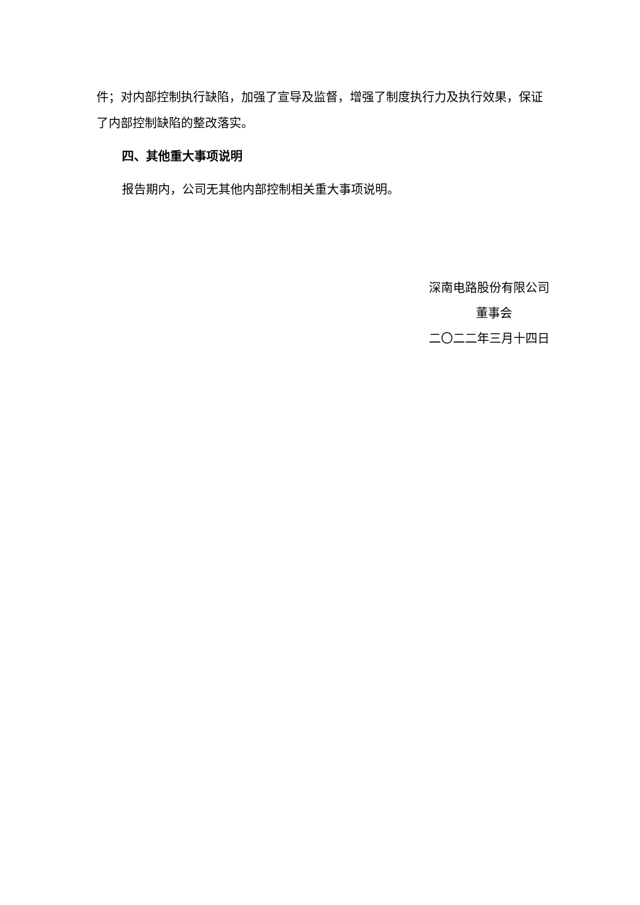件；对内部控制执行缺陷，加强了宣导及监督，增强了制度执行力及执行效果，保证了内部控制缺陷的整改落实。
四、其他重大事项说明
报告期内，公司无其他内部控制相关重大事项说明。
深南电路股份有限公司
董事会
二〇二二年三月十四日